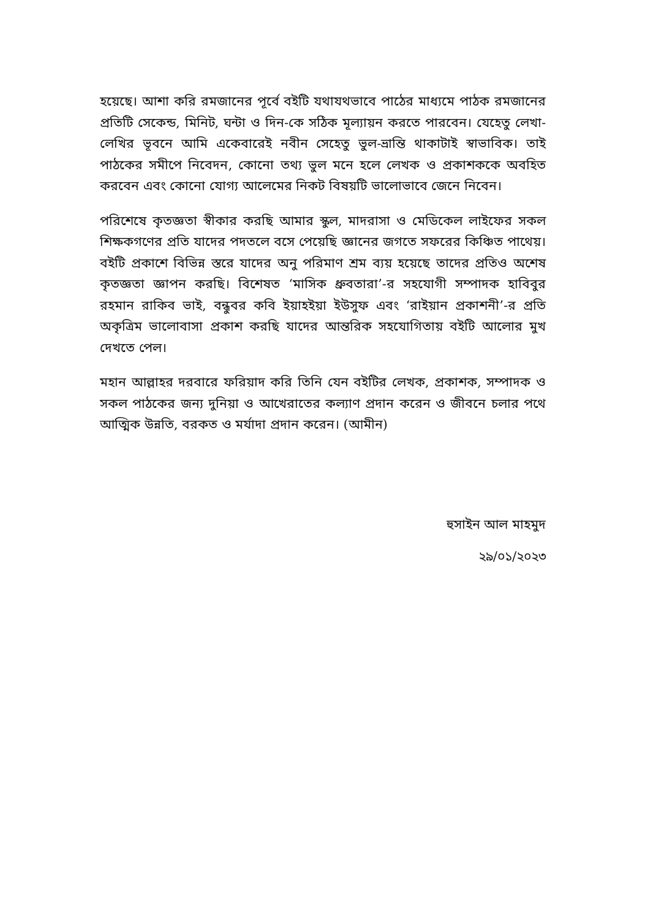হয়েছে। আশা করি রমজানের পূর্বে বইটি যথাযথভাবে পাঠের মাধ্যমে পাঠক রমজানের প্রতিটি সেকেন্ড, মিনিট, ঘন্টা ও দিন-কে সঠিক মূল্যায়ন করতে পারবেন। যেহেতু লেখা-লেখির ভূবনে আমি একেবারেই নবীন সেহেতু ভুল-ভ্রান্তি থাকাটাই স্বাভাবিক। তাই পাঠকের সমীপে নিবেদন, কোনো তথ্য ভুল মনে হলে লেখক ও প্রকাশককে অবহিত করবেন এবং কোনো যোগ্য আলেমের নিকট বিষয়টি ভালোভাবে জেনে নিবেন।
পরিশেষে কৃতজ্ঞতা স্বীকার করছি আমার স্কুল, মাদরাসা ও মেডিকেল লাইফের সকল শিক্ষকগণের প্রতি যাদের পদতলে বসে পেয়েছি জ্ঞানের জগতে সফরের কিঞ্চিত পাথেয়। বইটি প্রকাশে বিভিন্ন স্তরে যাদের অনু পরিমাণ শ্রম ব্যয় হয়েছে তাদের প্রতিও অশেষ কৃতজ্ঞতা জ্ঞাপন করছি। বিশেষত ‘মাসিক ধ্রুবতারা’-র সহযোগী সম্পাদক হাবিবুর রহমান রাকিব ভাই, বন্ধুবর কবি ইয়াহইয়া ইউসুফ এবং ‘রাইয়ান প্রকাশনী’-র প্রতি অকৃত্রিম ভালোবাসা প্রকাশ করছি যাদের আন্তরিক সহযোগিতায় বইটি আলোর মুখ দেখতে পেল।
মহান আল্লাহর দরবারে ফরিয়াদ করি তিনি যেন বইটির লেখক, প্রকাশক, সম্পাদক ও সকল পাঠকের জন্য দুনিয়া ও আখেরাতের কল্যাণ প্রদান করেন ও জীবনে চলার পথে আত্মিক উন্নতি, বরকত ও মর্যাদা প্রদান করেন। (আমীন)
হুসাইন আল মাহমুদ
২৯/০১/২০২৩